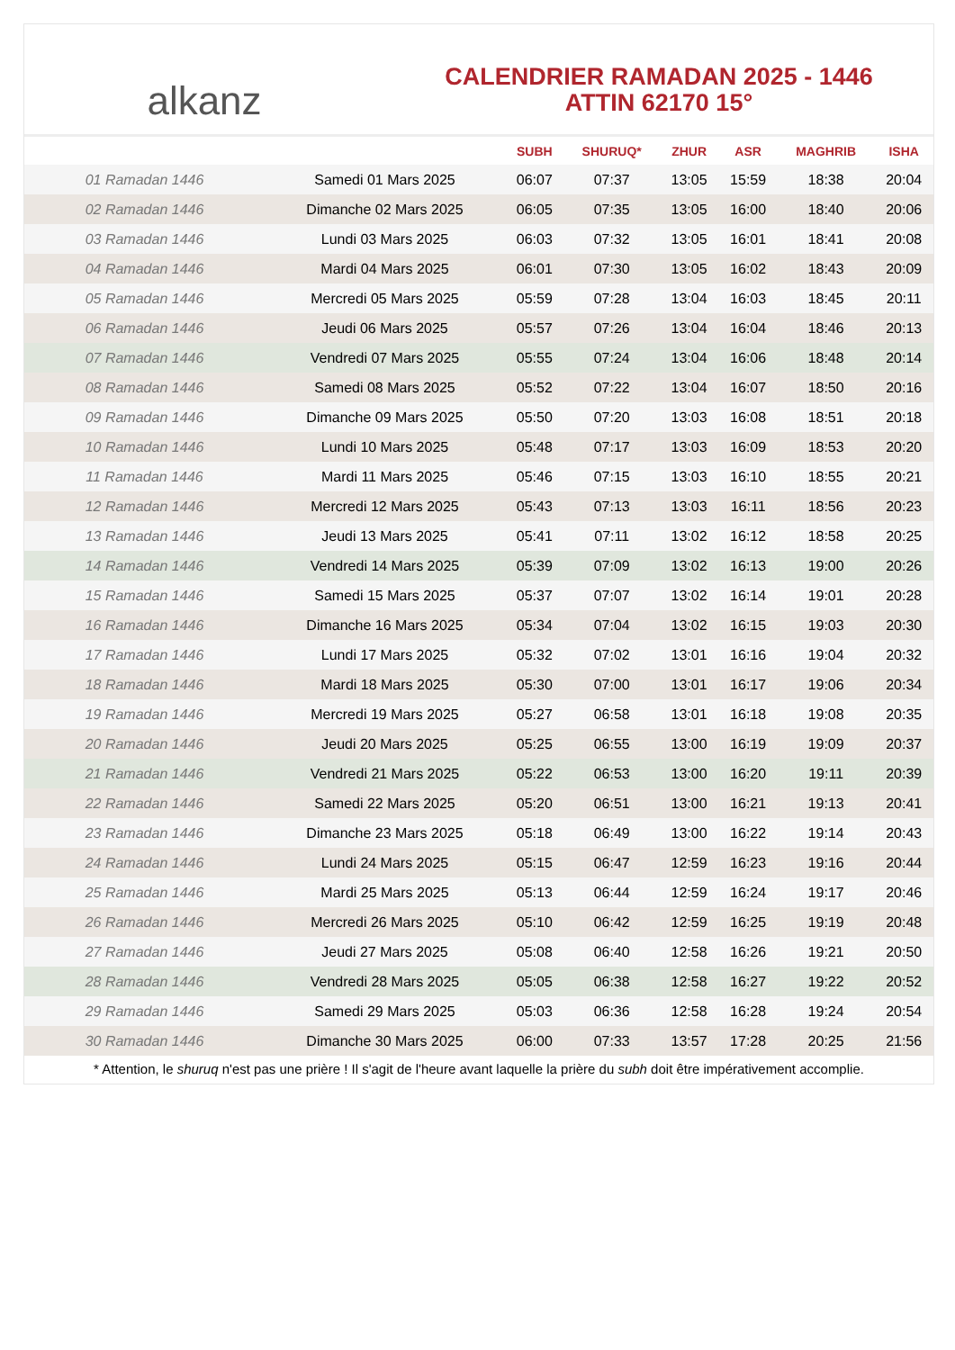alkanz
CALENDRIER RAMADAN 2025 - 1446
ATTIN 62170 15°
| | | SUBH | SHURUQ* | ZHUR | ASR | MAGHRIB | ISHA |
| --- | --- | --- | --- | --- | --- | --- | --- |
| 01 Ramadan 1446 | Samedi 01 Mars 2025 | 06:07 | 07:37 | 13:05 | 15:59 | 18:38 | 20:04 |
| 02 Ramadan 1446 | Dimanche 02 Mars 2025 | 06:05 | 07:35 | 13:05 | 16:00 | 18:40 | 20:06 |
| 03 Ramadan 1446 | Lundi 03 Mars 2025 | 06:03 | 07:32 | 13:05 | 16:01 | 18:41 | 20:08 |
| 04 Ramadan 1446 | Mardi 04 Mars 2025 | 06:01 | 07:30 | 13:05 | 16:02 | 18:43 | 20:09 |
| 05 Ramadan 1446 | Mercredi 05 Mars 2025 | 05:59 | 07:28 | 13:04 | 16:03 | 18:45 | 20:11 |
| 06 Ramadan 1446 | Jeudi 06 Mars 2025 | 05:57 | 07:26 | 13:04 | 16:04 | 18:46 | 20:13 |
| 07 Ramadan 1446 | Vendredi 07 Mars 2025 | 05:55 | 07:24 | 13:04 | 16:06 | 18:48 | 20:14 |
| 08 Ramadan 1446 | Samedi 08 Mars 2025 | 05:52 | 07:22 | 13:04 | 16:07 | 18:50 | 20:16 |
| 09 Ramadan 1446 | Dimanche 09 Mars 2025 | 05:50 | 07:20 | 13:03 | 16:08 | 18:51 | 20:18 |
| 10 Ramadan 1446 | Lundi 10 Mars 2025 | 05:48 | 07:17 | 13:03 | 16:09 | 18:53 | 20:20 |
| 11 Ramadan 1446 | Mardi 11 Mars 2025 | 05:46 | 07:15 | 13:03 | 16:10 | 18:55 | 20:21 |
| 12 Ramadan 1446 | Mercredi 12 Mars 2025 | 05:43 | 07:13 | 13:03 | 16:11 | 18:56 | 20:23 |
| 13 Ramadan 1446 | Jeudi 13 Mars 2025 | 05:41 | 07:11 | 13:02 | 16:12 | 18:58 | 20:25 |
| 14 Ramadan 1446 | Vendredi 14 Mars 2025 | 05:39 | 07:09 | 13:02 | 16:13 | 19:00 | 20:26 |
| 15 Ramadan 1446 | Samedi 15 Mars 2025 | 05:37 | 07:07 | 13:02 | 16:14 | 19:01 | 20:28 |
| 16 Ramadan 1446 | Dimanche 16 Mars 2025 | 05:34 | 07:04 | 13:02 | 16:15 | 19:03 | 20:30 |
| 17 Ramadan 1446 | Lundi 17 Mars 2025 | 05:32 | 07:02 | 13:01 | 16:16 | 19:04 | 20:32 |
| 18 Ramadan 1446 | Mardi 18 Mars 2025 | 05:30 | 07:00 | 13:01 | 16:17 | 19:06 | 20:34 |
| 19 Ramadan 1446 | Mercredi 19 Mars 2025 | 05:27 | 06:58 | 13:01 | 16:18 | 19:08 | 20:35 |
| 20 Ramadan 1446 | Jeudi 20 Mars 2025 | 05:25 | 06:55 | 13:00 | 16:19 | 19:09 | 20:37 |
| 21 Ramadan 1446 | Vendredi 21 Mars 2025 | 05:22 | 06:53 | 13:00 | 16:20 | 19:11 | 20:39 |
| 22 Ramadan 1446 | Samedi 22 Mars 2025 | 05:20 | 06:51 | 13:00 | 16:21 | 19:13 | 20:41 |
| 23 Ramadan 1446 | Dimanche 23 Mars 2025 | 05:18 | 06:49 | 13:00 | 16:22 | 19:14 | 20:43 |
| 24 Ramadan 1446 | Lundi 24 Mars 2025 | 05:15 | 06:47 | 12:59 | 16:23 | 19:16 | 20:44 |
| 25 Ramadan 1446 | Mardi 25 Mars 2025 | 05:13 | 06:44 | 12:59 | 16:24 | 19:17 | 20:46 |
| 26 Ramadan 1446 | Mercredi 26 Mars 2025 | 05:10 | 06:42 | 12:59 | 16:25 | 19:19 | 20:48 |
| 27 Ramadan 1446 | Jeudi 27 Mars 2025 | 05:08 | 06:40 | 12:58 | 16:26 | 19:21 | 20:50 |
| 28 Ramadan 1446 | Vendredi 28 Mars 2025 | 05:05 | 06:38 | 12:58 | 16:27 | 19:22 | 20:52 |
| 29 Ramadan 1446 | Samedi 29 Mars 2025 | 05:03 | 06:36 | 12:58 | 16:28 | 19:24 | 20:54 |
| 30 Ramadan 1446 | Dimanche 30 Mars 2025 | 06:00 | 07:33 | 13:57 | 17:28 | 20:25 | 21:56 |
* Attention, le shuruq n'est pas une prière ! Il s'agit de l'heure avant laquelle la prière du subh doit être impérativement accomplie.